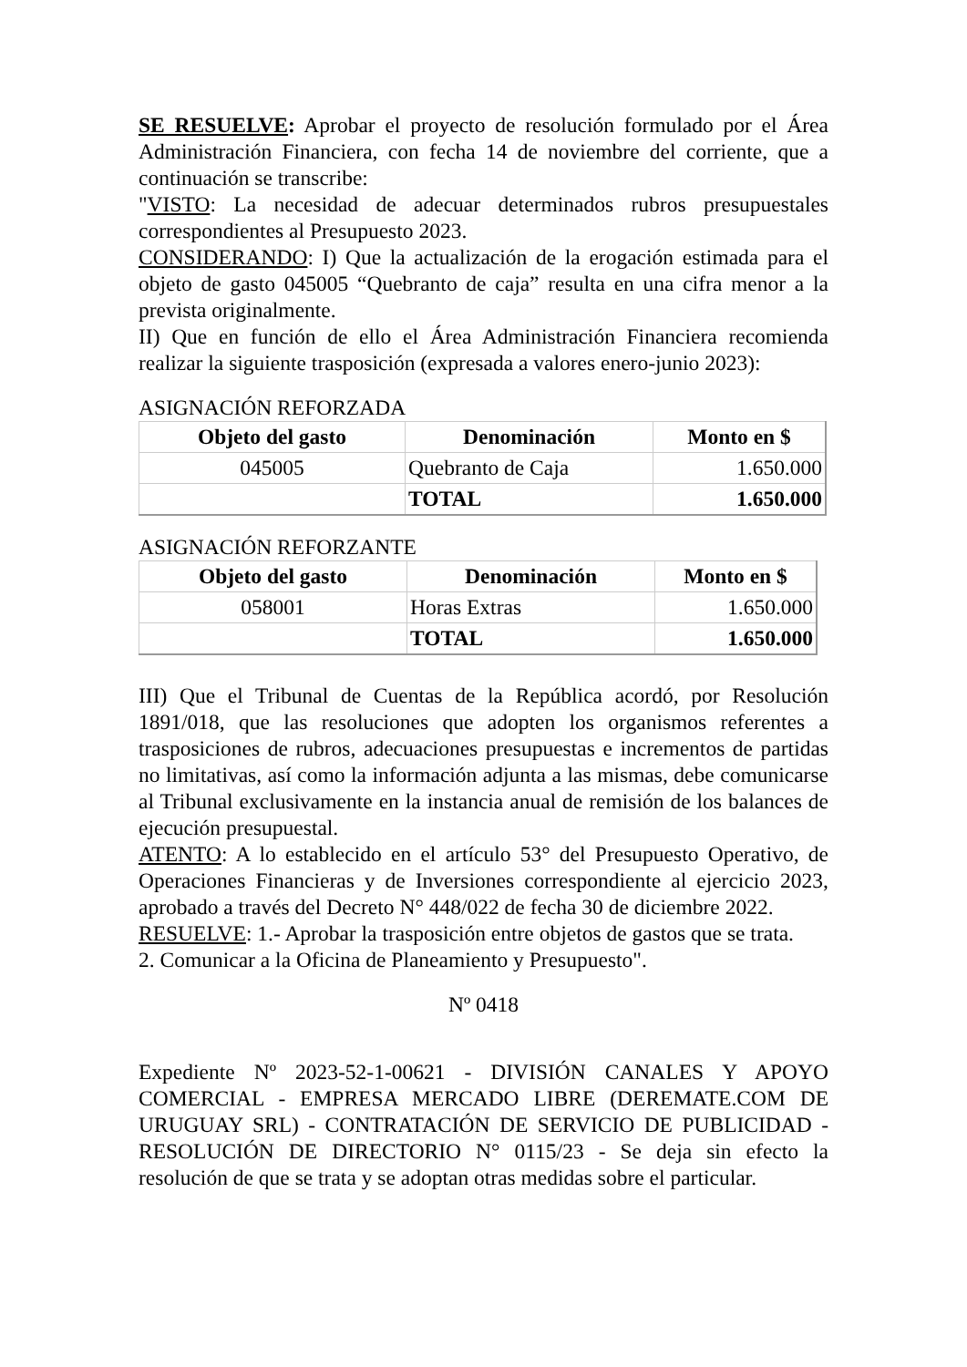SE RESUELVE: Aprobar el proyecto de resolución formulado por el Área Administración Financiera, con fecha 14 de noviembre del corriente, que a continuación se transcribe:
"VISTO: La necesidad de adecuar determinados rubros presupuestales correspondientes al Presupuesto 2023.
CONSIDERANDO: I) Que la actualización de la erogación estimada para el objeto de gasto 045005 “Quebranto de caja” resulta en una cifra menor a la prevista originalmente.
II) Que en función de ello el Área Administración Financiera recomienda realizar la siguiente trasposición (expresada a valores enero-junio 2023):
ASIGNACIÓN REFORZADA
| Objeto del gasto | Denominación | Monto en $ |
| --- | --- | --- |
| 045005 | Quebranto de Caja | 1.650.000 |
| | TOTAL | 1.650.000 |
ASIGNACIÓN REFORZANTE
| Objeto del gasto | Denominación | Monto en $ |
| --- | --- | --- |
| 058001 | Horas Extras | 1.650.000 |
| | TOTAL | 1.650.000 |
III) Que el Tribunal de Cuentas de la República acordó, por Resolución 1891/018, que las resoluciones que adopten los organismos referentes a trasposiciones de rubros, adecuaciones presupuestas e incrementos de partidas no limitativas, así como la información adjunta a las mismas, debe comunicarse al Tribunal exclusivamente en la instancia anual de remisión de los balances de ejecución presupuestal.
ATENTO: A lo establecido en el artículo 53° del Presupuesto Operativo, de Operaciones Financieras y de Inversiones correspondiente al ejercicio 2023, aprobado a través del Decreto N° 448/022 de fecha 30 de diciembre 2022.
RESUELVE: 1.- Aprobar la trasposición entre objetos de gastos que se trata.
2. Comunicar a la Oficina de Planeamiento y Presupuesto".
Nº 0418
Expediente Nº 2023-52-1-00621 - DIVISIÓN CANALES Y APOYO COMERCIAL - EMPRESA MERCADO LIBRE (DEREMATE.COM DE URUGUAY SRL) - CONTRATACIÓN DE SERVICIO DE PUBLICIDAD - RESOLUCIÓN DE DIRECTORIO N° 0115/23 - Se deja sin efecto la resolución de que se trata y se adoptan otras medidas sobre el particular.